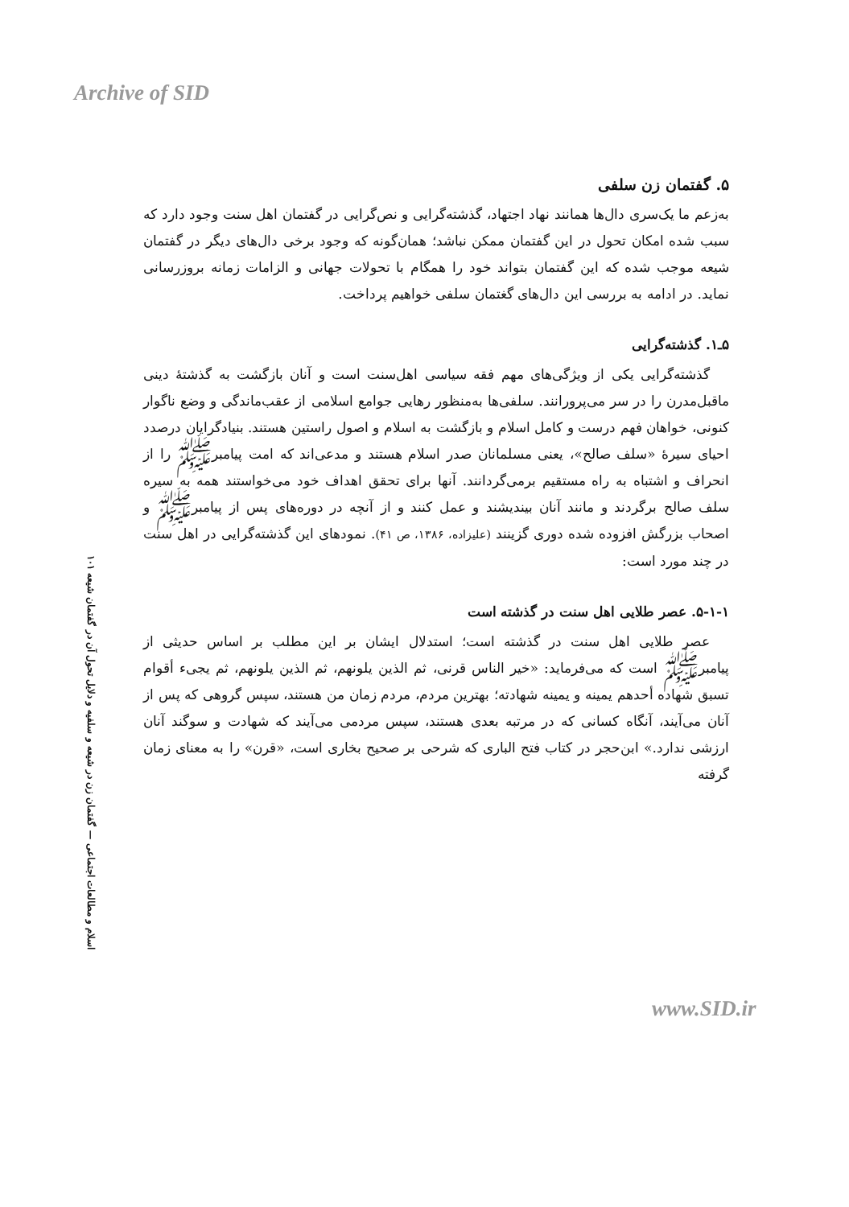Archive of SID
۱۰۱ اسلام و مطالعات اجتماعی — گفتمان زن در شیعه و سلفیه و دلایل تحول آن در گفتمان شیعه
۵. گفتمان زن سلفی
به‌زعم ما یک‌سری دال‌ها همانند نهاد اجتهاد، گذشته‌گرایی و نص‌گرایی در گفتمان اهل سنت وجود دارد که سبب شده امکان تحول در این گفتمان ممکن نباشد؛ همان‌گونه که وجود برخی دال‌های دیگر در گفتمان شیعه موجب شده که این گفتمان بتواند خود را همگام با تحولات جهانی و الزامات زمانه بروزرسانی نماید. در ادامه به بررسی این دال‌های گغتمان سلفی خواهیم پرداخت.
۵ـ۱. گذشته‌گرایی
گذشته‌گرایی یکی از ویژگی‌های مهم فقه سیاسی اهل‌سنت است و آنان بازگشت به گذشتهٔ دینی ماقبل‌مدرن را در سر می‌پرورانند. سلفی‌ها به‌منظور رهایی جوامع اسلامی از عقب‌ماندگی و وضع ناگوار کنونی، خواهان فهم درست و کامل اسلام و بازگشت به اسلام و اصول راستین هستند. بنیادگرایان درصدد احیای سیرهٔ «سلف صالح»، یعنی مسلمانان صدر اسلام هستند و مدعی‌اند که امت پیامبرﷺ را از انحراف و اشتباه به راه مستقیم برمی‌گردانند. آنها برای تحقق اهداف خود می‌خواستند همه به سیره سلف صالح برگردند و مانند آنان بیندیشند و عمل کنند و از آنچه در دوره‌های پس از پیامبرﷺ و اصحاب بزرگش افزوده شده دوری گزینند (علیزاده، ۱۳۸۶، ص ۴۱). نمودهای این گذشته‌گرایی در اهل سنت در چند مورد است:
۵-۱-۱. عصر طلایی اهل سنت در گذشته است
عصر طلایی اهل سنت در گذشته است؛ استدلال ایشان بر این مطلب بر اساس حدیثی از پیامبرﷺ است که می‌فرماید: «خیر الناس قرنی، ثم الذین یلونهم، ثم الذین یلونهم، ثم یجیء أقوام تسبق شهاده أحدهم یمینه و یمینه شهادته؛ بهترین مردم، مردم زمان من هستند، سپس گروهی که پس از آنان می‌آیند، آنگاه کسانی که در مرتبه بعدی هستند، سپس مردمی می‌آیند که شهادت و سوگند آنان ارزشی ندارد.» ابن‌حجر در کتاب فتح الباری که شرحی بر صحیح بخاری است، «قرن» را به معنای زمان گرفته
www.SID.ir